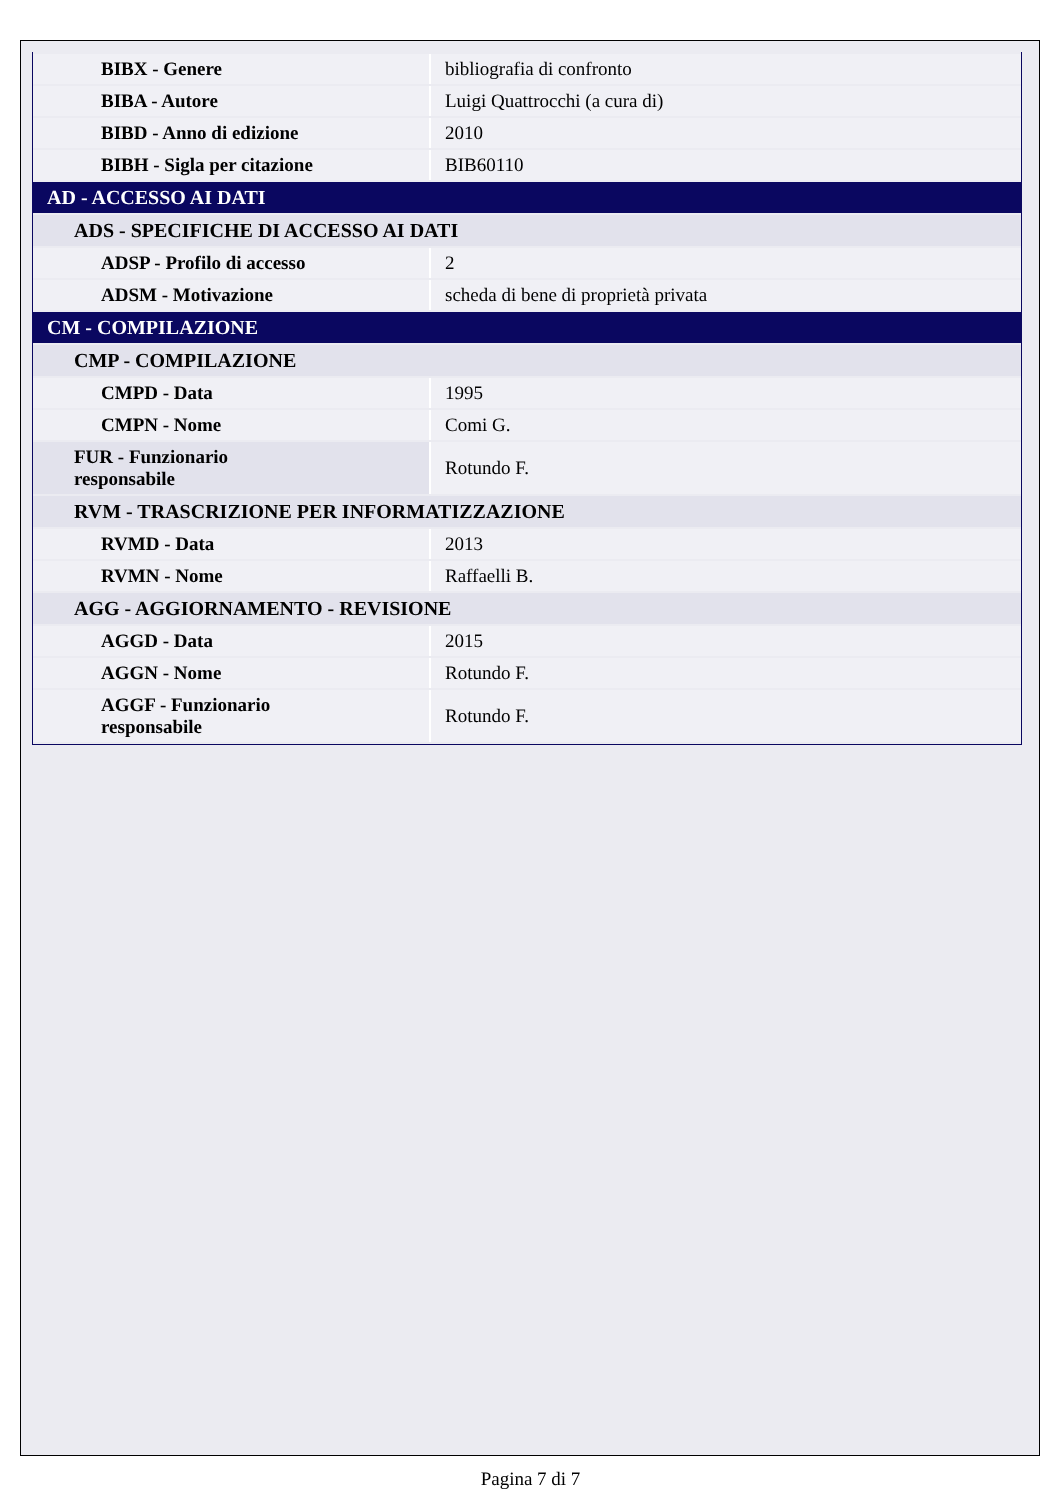| BIBX - Genere | bibliografia di confronto |
| BIBA - Autore | Luigi Quattrocchi (a cura di) |
| BIBD - Anno di edizione | 2010 |
| BIBH - Sigla per citazione | BIB60110 |
| AD - ACCESSO AI DATI | |
| ADS - SPECIFICHE DI ACCESSO AI DATI | |
| ADSP - Profilo di accesso | 2 |
| ADSM - Motivazione | scheda di bene di proprietà privata |
| CM - COMPILAZIONE | |
| CMP - COMPILAZIONE | |
| CMPD - Data | 1995 |
| CMPN - Nome | Comi G. |
| FUR - Funzionario responsabile | Rotundo F. |
| RVM - TRASCRIZIONE PER INFORMATIZZAZIONE | |
| RVMD - Data | 2013 |
| RVMN - Nome | Raffaelli B. |
| AGG - AGGIORNAMENTO - REVISIONE | |
| AGGD - Data | 2015 |
| AGGN - Nome | Rotundo F. |
| AGGF - Funzionario responsabile | Rotundo F. |
Pagina 7 di 7